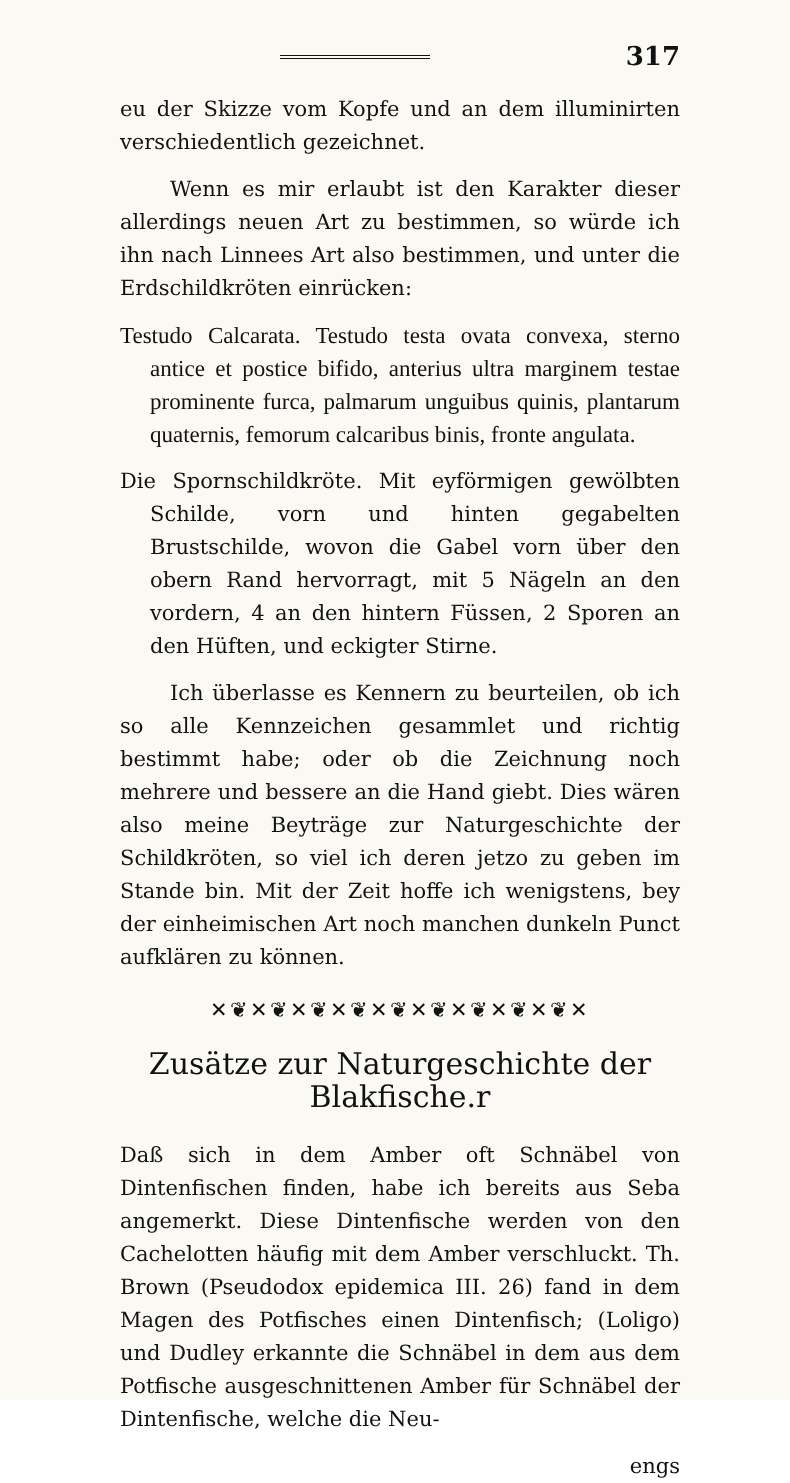317
eu der Skizze vom Kopfe und an dem illuminirten verschiedentlich gezeichnet.
Wenn es mir erlaubt ist den Karakter dieser allerdings neuen Art zu bestimmen, so würde ich ihn nach Linnees Art also bestimmen, und unter die Erdschildkröten einrücken:
Testudo Calcarata. Testudo testa ovata convexa, sterno antice et postice bifido, anterius ultra marginem testae prominente furca, palmarum unguibus quinis, plantarum quaternis, femorum calcaribus binis, fronte angulata.
Die Spornschildkröte. Mit eyförmigen gewölbten Schilde, vorn und hinten gegabelten Brustschilde, wovon die Gabel vorn über den obern Rand hervorragt, mit 5 Nägeln an den vordern, 4 an den hintern Füssen, 2 Sporen an den Hüften, und eckigter Stirne.
Ich überlasse es Kennern zu beurteilen, ob ich so alle Kennzeichen gesammlet und richtig bestimmt habe; oder ob die Zeichnung noch mehrere und bessere an die Hand giebt. Dies wären also meine Beyträge zur Naturgeschichte der Schildkröten, so viel ich deren jetzo zu geben im Stande bin. Mit der Zeit hoffe ich wenigstens, bey der einheimischen Art noch manchen dunkeln Punct aufklären zu können.
✕❦✕❦✕❦✕❦✕❦✕❦✕❦✕❦✕❦✕
Zusätze zur Naturgeschichte der Blakfische.r
Daß sich in dem Amber oft Schnäbel von Dintenfischen finden, habe ich bereits aus Seba angemerkt. Diese Dintenfische werden von den Cachelotten häufig mit dem Amber verschluckt. Th. Brown (Pseudodox epidemica III. 26) fand in dem Magen des Potfisches einen Dintenfisch; (Loligo) und Dudley erkannte die Schnäbel in dem aus dem Potfische ausgeschnittenen Amber für Schnäbel der Dintenfische, welche die Neu-
engs